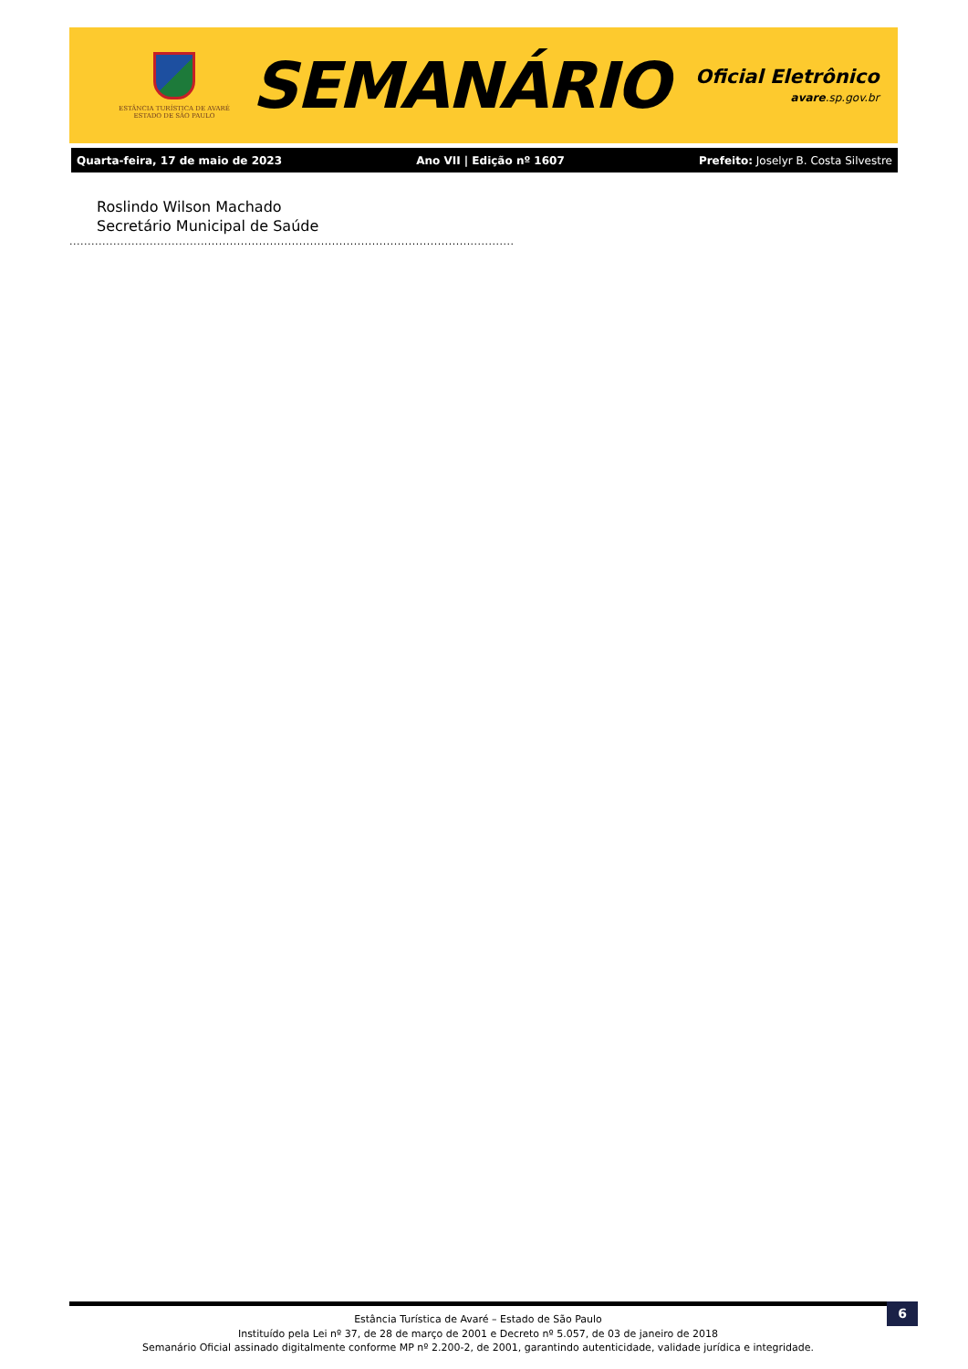ESTÂNCIA TURÍSTICA DE AVARÉ
ESTADO DE SÃO PAULO
SEMANÁRIO
Oficial Eletrônico
avare.sp.gov.br
Quarta-feira, 17 de maio de 2023 Ano VII | Edição nº 1607 Prefeito: Joselyr B. Costa Silvestre
Roslindo Wilson Machado
Secretário Municipal de Saúde
..........................................................................................................................
6
Estância Turística de Avaré – Estado de São Paulo
Instituído pela Lei nº 37, de 28 de março de 2001 e Decreto nº 5.057, de 03 de janeiro de 2018
Semanário Oficial assinado digitalmente conforme MP nº 2.200-2, de 2001, garantindo autenticidade, validade jurídica e integridade.